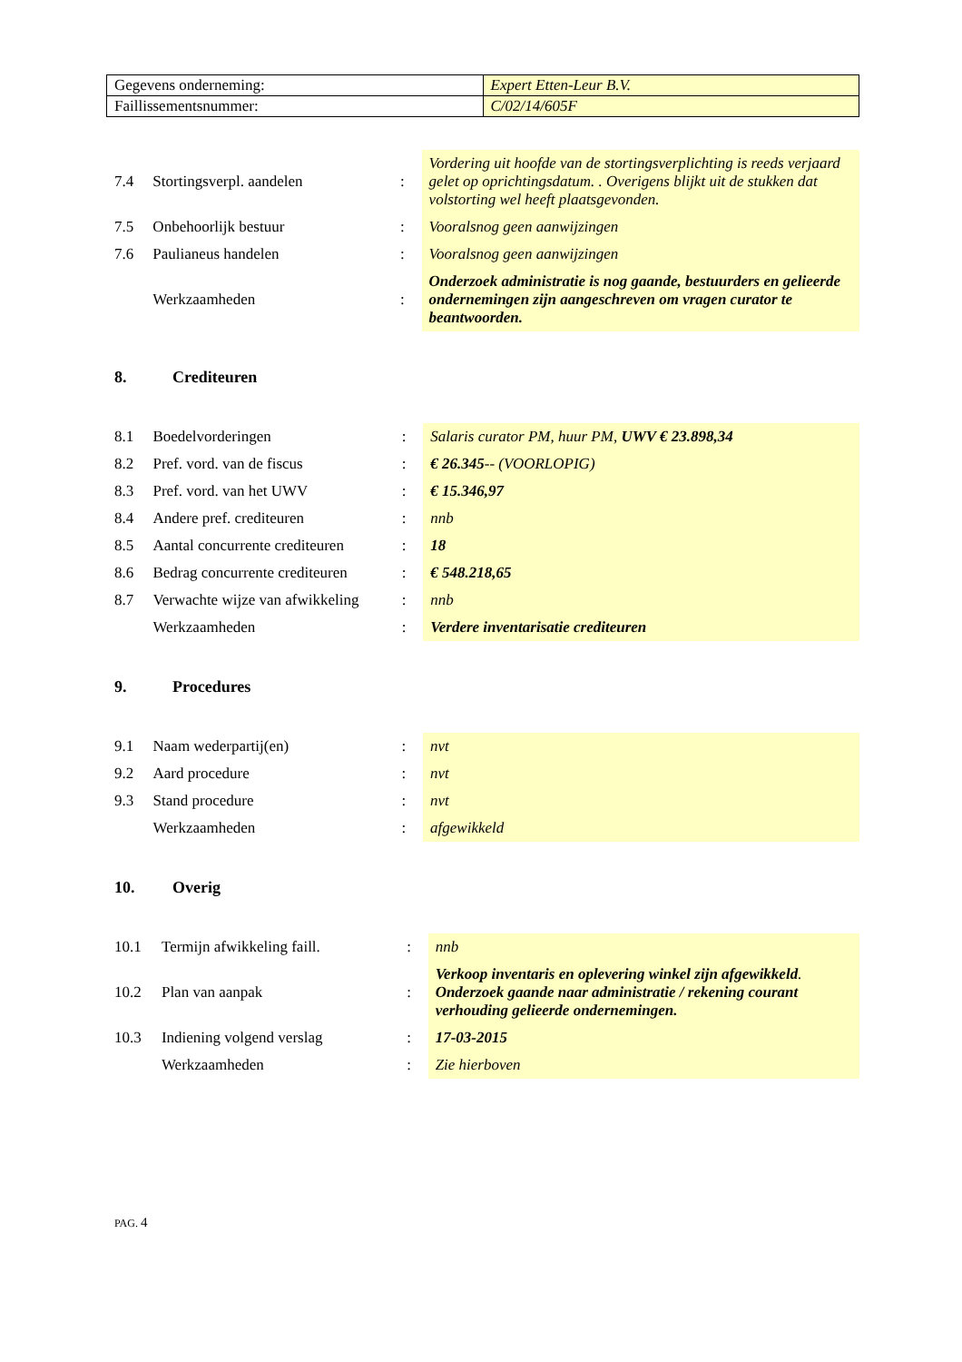| Gegevens onderneming: | Expert Etten-Leur B.V. |
| Faillissementsnummer: | C/02/14/605F |
| 7.4 | Stortingsverpl. aandelen | : | Vordering uit hoofde van de stortingsverplichting is reeds verjaard gelet op oprichtingsdatum. . Overigens blijkt uit de stukken dat volstorting wel heeft plaatsgevonden. |
| 7.5 | Onbehoorlijk bestuur | : | Vooralsnog geen aanwijzingen |
| 7.6 | Paulianeus handelen | : | Vooralsnog geen aanwijzingen |
| | Werkzaamheden | : | Onderzoek administratie is nog gaande, bestuurders en gelieerde ondernemingen zijn aangeschreven om vragen curator te beantwoorden. |
8. Crediteuren
| 8.1 | Boedelvorderingen | : | Salaris curator PM, huur PM, UWV € 23.898,34 |
| 8.2 | Pref. vord. van de fiscus | : | € 26.345 -- (VOORLOPIG) |
| 8.3 | Pref. vord. van het UWV | : | € 15.346,97 |
| 8.4 | Andere pref. crediteuren | : | nnb |
| 8.5 | Aantal concurrente crediteuren | : | 18 |
| 8.6 | Bedrag concurrente crediteuren | : | € 548.218,65 |
| 8.7 | Verwachte wijze van afwikkeling | : | nnb |
| | Werkzaamheden | : | Verdere inventarisatie crediteuren |
9. Procedures
| 9.1 | Naam wederpartij(en) | : | nvt |
| 9.2 | Aard procedure | : | nvt |
| 9.3 | Stand procedure | : | nvt |
| | Werkzaamheden | : | afgewikkeld |
10. Overig
| 10.1 | Termijn afwikkeling faill. | : | nnb |
| 10.2 | Plan van aanpak | : | Verkoop inventaris en oplevering winkel zijn afgewikkeld . Onderzoek gaande naar administratie / rekening courant verhouding gelieerde ondernemingen. |
| 10.3 | Indiening volgend verslag | : | 17-03-2015 |
| | Werkzaamheden | : | Zie hierboven |
PAG. 4